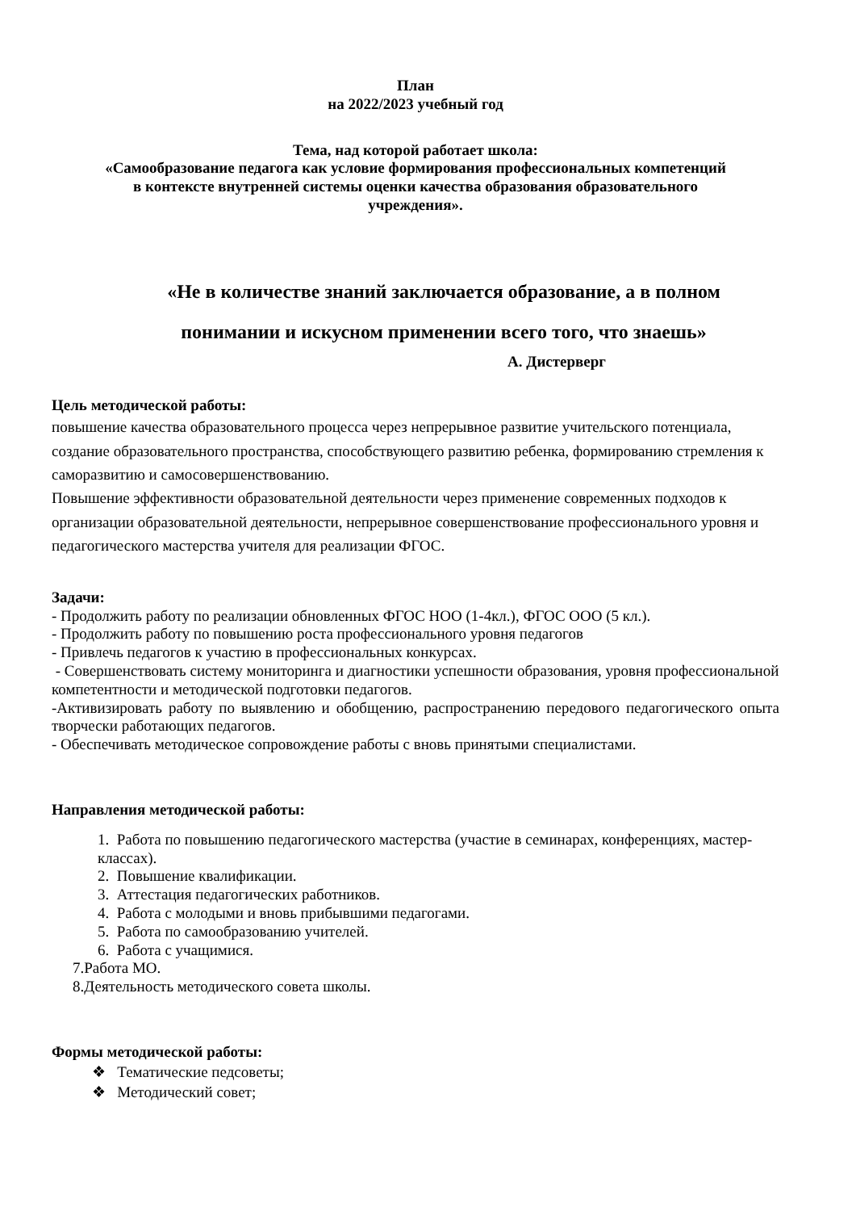План
на 2022/2023 учебный год
Тема, над которой работает школа:
«Самообразование педагога как условие формирования профессиональных компетенций
в контексте внутренней системы оценки качества образования образовательного
учреждения».
«Не в количестве знаний заключается образование, а в полном
понимании и искусном применении всего того, что знаешь»
А. Дистерверг
Цель методической работы:
повышение качества образовательного процесса через непрерывное развитие учительского потенциала, создание образовательного пространства, способствующего развитию ребенка, формированию стремления к саморазвитию и самосовершенствованию.
Повышение эффективности образовательной деятельности через применение современных подходов к организации образовательной деятельности, непрерывное совершенствование профессионального уровня и педагогического мастерства учителя для реализации ФГОС.
Задачи:
- Продолжить работу по реализации обновленных ФГОС НОО (1-4кл.), ФГОС ООО (5 кл.).
- Продолжить работу по повышению роста профессионального уровня педагогов
- Привлечь педагогов к участию в профессиональных конкурсах.
- Совершенствовать систему мониторинга и диагностики успешности образования, уровня профессиональной компетентности и методической подготовки педагогов.
-Активизировать работу по выявлению и обобщению, распространению передового педагогического опыта творчески работающих педагогов.
- Обеспечивать методическое сопровождение работы с вновь принятыми специалистами.
Направления методической работы:
1. Работа по повышению педагогического мастерства (участие в семинарах, конференциях, мастер-классах).
2. Повышение квалификации.
3. Аттестация педагогических работников.
4. Работа с молодыми и вновь прибывшими педагогами.
5. Работа по самообразованию учителей.
6. Работа с учащимися.
7.Работа МО.
8.Деятельность методического совета школы.
Формы методической работы:
❖ Тематические педсоветы;
❖ Методический совет;